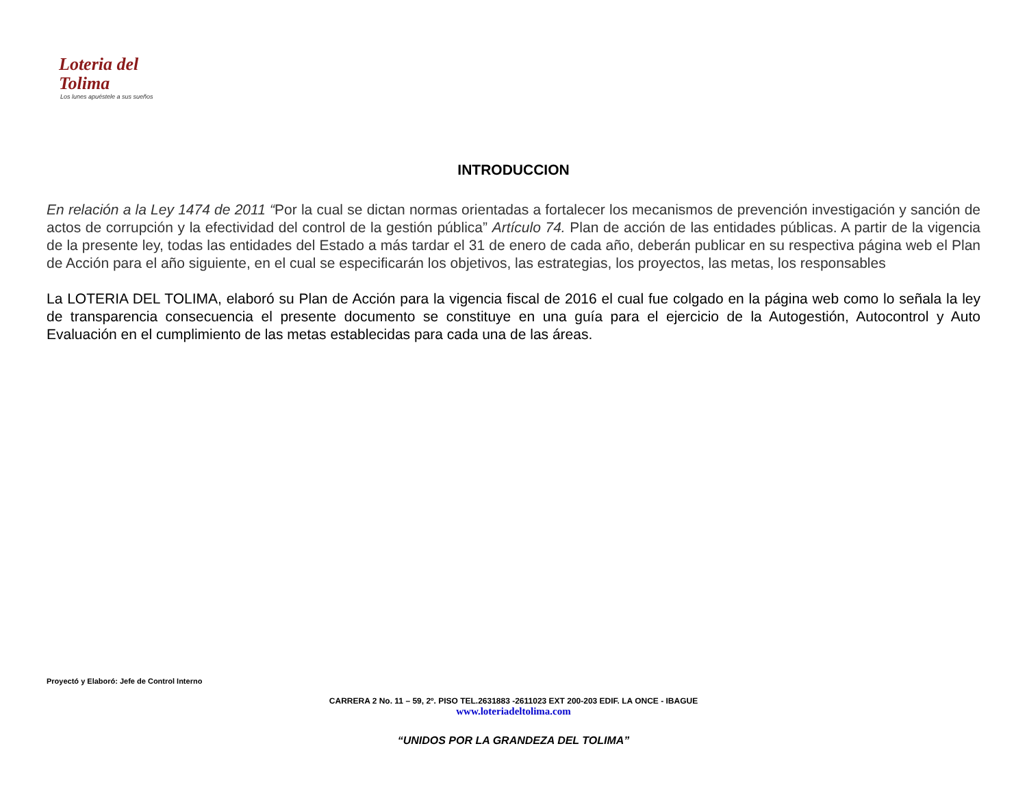Loteria del
Tolima
Los lunes apuéstele a sus sueños
INTRODUCCION
En relación a la Ley 1474 de 2011 “Por la cual se dictan normas orientadas a fortalecer los mecanismos de prevención investigación y sanción de actos de corrupción y la efectividad del control de la gestión pública” Artículo 74. Plan de acción de las entidades públicas. A partir de la vigencia de la presente ley, todas las entidades del Estado a más tardar el 31 de enero de cada año, deberán publicar en su respectiva página web el Plan de Acción para el año siguiente, en el cual se especificarán los objetivos, las estrategias, los proyectos, las metas, los responsables
La LOTERIA DEL TOLIMA, elaboró su Plan de Acción para la vigencia fiscal de 2016 el cual fue colgado en la página web como lo señala la ley de transparencia consecuencia el presente documento se constituye en una guía para el ejercicio de la Autogestión, Autocontrol y Auto Evaluación en el cumplimiento de las metas establecidas para cada una de las áreas.
Proyectó y Elaboró: Jefe de Control Interno
CARRERA 2 No. 11 – 59, 2º. PISO TEL.2631883 -2611023 EXT 200-203 EDIF. LA ONCE - IBAGUE
www.loteriadeltolima.com
“UNIDOS POR LA GRANDEZA DEL TOLIMA”